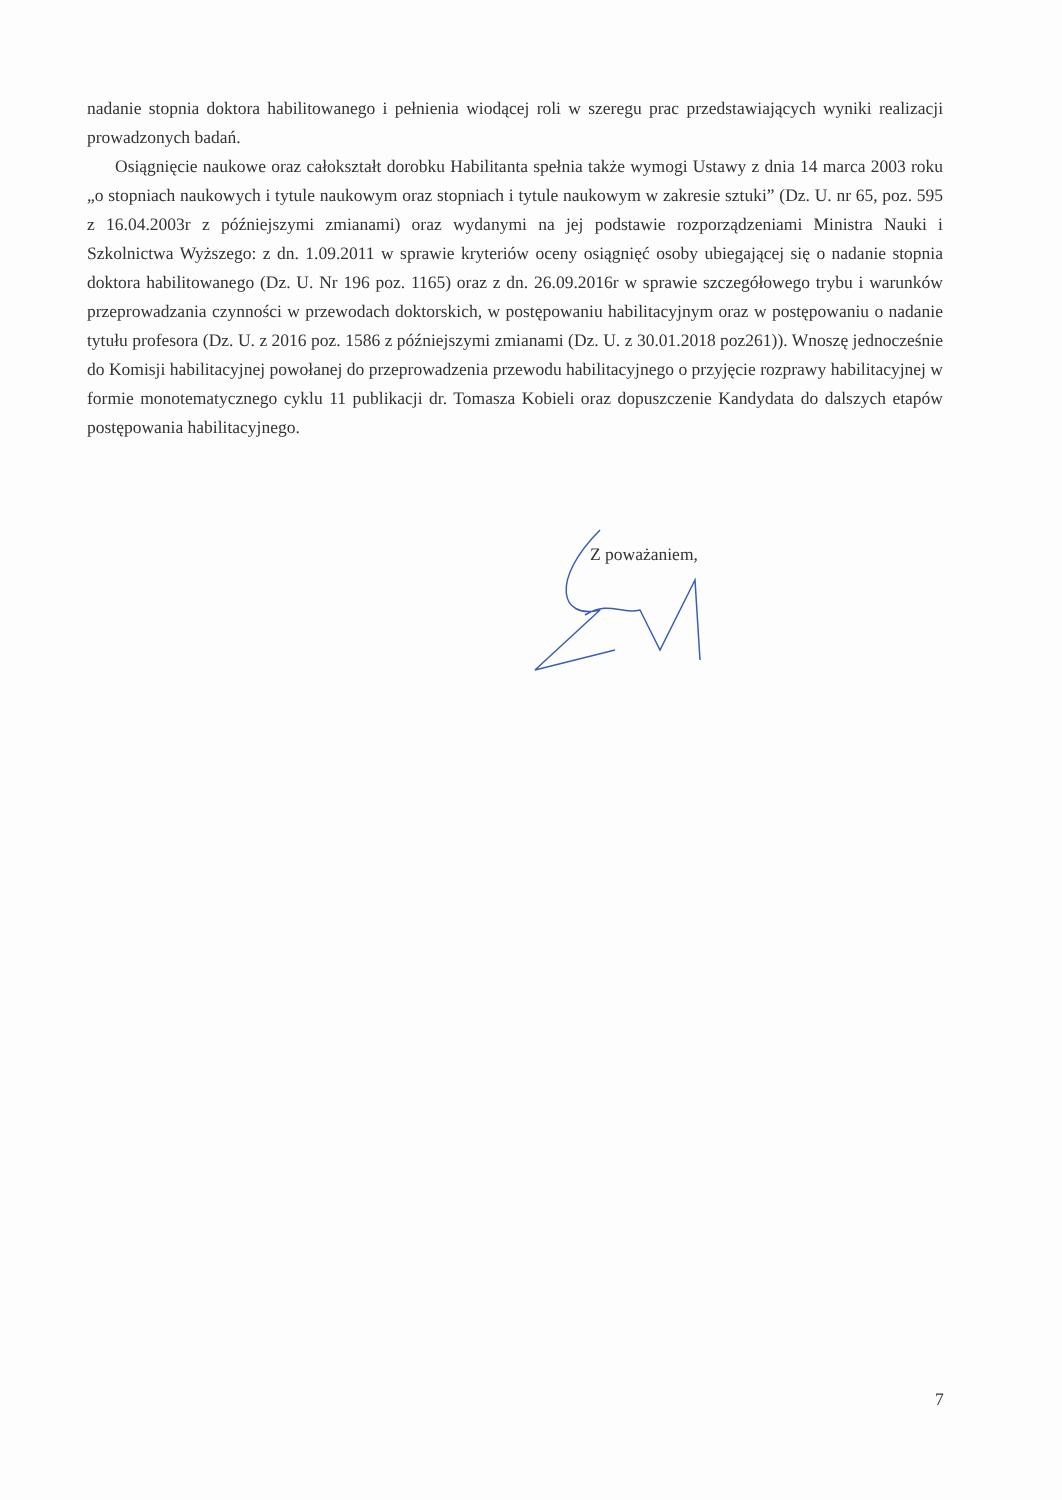nadanie stopnia doktora habilitowanego i pełnienia wiodącej roli w szeregu prac przedstawiających wyniki realizacji prowadzonych badań.
Osiągnięcie naukowe oraz całokształt dorobku Habilitanta spełnia także wymogi Ustawy z dnia 14 marca 2003 roku „o stopniach naukowych i tytule naukowym oraz stopniach i tytule naukowym w zakresie sztuki” (Dz. U. nr 65, poz. 595 z 16.04.2003r z późniejszymi zmianami) oraz wydanymi na jej podstawie rozporządzeniami Ministra Nauki i Szkolnictwa Wyższego: z dn. 1.09.2011 w sprawie kryteriów oceny osiągnięć osoby ubiegającej się o nadanie stopnia doktora habilitowanego (Dz. U. Nr 196 poz. 1165) oraz z dn. 26.09.2016r w sprawie szczegółowego trybu i warunków przeprowadzania czynności w przewodach doktorskich, w postępowaniu habilitacyjnym oraz w postępowaniu o nadanie tytułu profesora (Dz. U. z 2016 poz. 1586 z późniejszymi zmianami (Dz. U. z 30.01.2018 poz261)). Wnoszę jednocześnie do Komisji habilitacyjnej powołanej do przeprowadzenia przewodu habilitacyjnego o przyjęcie rozprawy habilitacyjnej w formie monotematycznego cyklu 11 publikacji dr. Tomasza Kobieli oraz dopuszczenie Kandydata do dalszych etapów postępowania habilitacyjnego.
Z poważaniem,
7